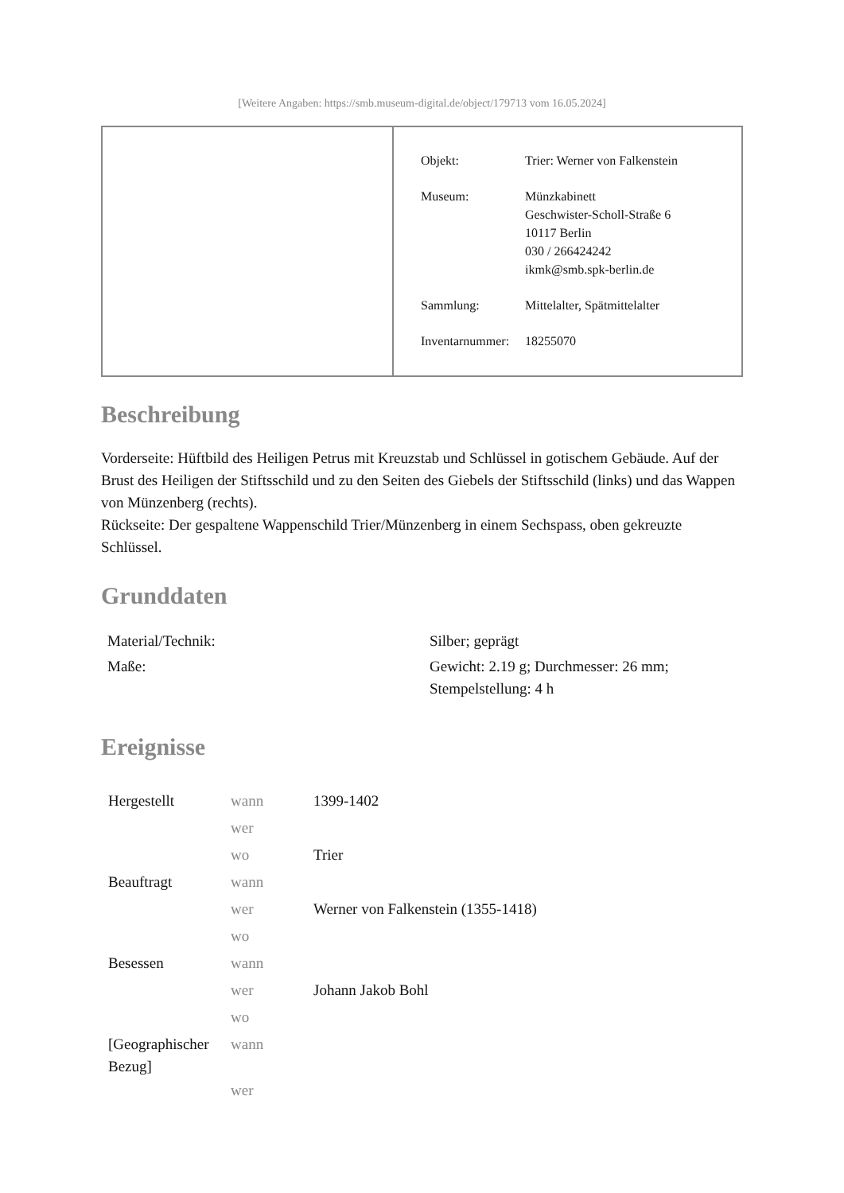[Weitere Angaben: https://smb.museum-digital.de/object/179713 vom 16.05.2024]
| Objekt: | Trier: Werner von Falkenstein |
| Museum: | Münzkabinett Geschwister-Scholl-Straße 6 10117 Berlin 030 / 266424242 ikmk@smb.spk-berlin.de |
| Sammlung: | Mittelalter, Spätmittelalter |
| Inventarnummer: | 18255070 |
Beschreibung
Vorderseite: Hüftbild des Heiligen Petrus mit Kreuzstab und Schlüssel in gotischem Gebäude. Auf der Brust des Heiligen der Stiftsschild und zu den Seiten des Giebels der Stiftsschild (links) und das Wappen von Münzenberg (rechts).
Rückseite: Der gespaltene Wappenschild Trier/Münzenberg in einem Sechspass, oben gekreuzte Schlüssel.
Grunddaten
| Material/Technik: | Silber; geprägt |
| Maße: | Gewicht: 2.19 g; Durchmesser: 26 mm; Stempelstellung: 4 h |
Ereignisse
| Hergestellt | wann | 1399-1402 |
| | wer | |
| | wo | Trier |
| Beauftragt | wann | |
| | wer | Werner von Falkenstein (1355-1418) |
| | wo | |
| Besessen | wann | |
| | wer | Johann Jakob Bohl |
| | wo | |
| [Geographischer Bezug] | wann | |
| | wer | |